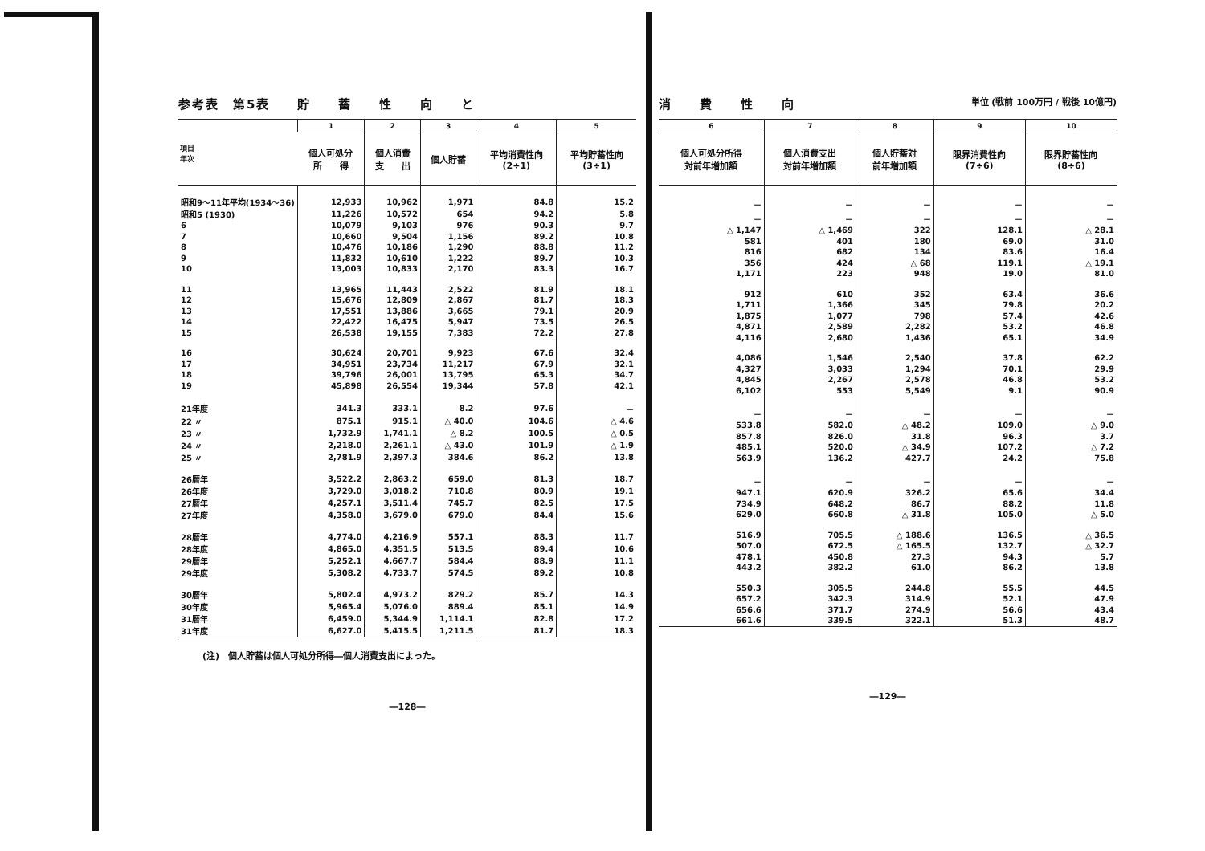参考表　第5表　　貯　　蓄　　性　　向　　と
| 項目 年次 | 1 | 2 | 3 | 4 | 5 |
| --- | --- | --- | --- | --- | --- |
| | 個人可処分 所 得 | 個人消費 支 出 | 個人貯蓄 | 平均消費性向 (2÷1) | 平均貯蓄性向 (3÷1) |
| 昭和9～11年平均(1934～36) | 12,933 | 10,962 | 1,971 | 84.8 | 15.2 |
| 昭和5 (1930) | 11,226 | 10,572 | 654 | 94.2 | 5.8 |
| 6 | 10,079 | 9,103 | 976 | 90.3 | 9.7 |
| 7 | 10,660 | 9,504 | 1,156 | 89.2 | 10.8 |
| 8 | 10,476 | 10,186 | 1,290 | 88.8 | 11.2 |
| 9 | 11,832 | 10,610 | 1,222 | 89.7 | 10.3 |
| 10 | 13,003 | 10,833 | 2,170 | 83.3 | 16.7 |
| 11 | 13,965 | 11,443 | 2,522 | 81.9 | 18.1 |
| 12 | 15,676 | 12,809 | 2,867 | 81.7 | 18.3 |
| 13 | 17,551 | 13,886 | 3,665 | 79.1 | 20.9 |
| 14 | 22,422 | 16,475 | 5,947 | 73.5 | 26.5 |
| 15 | 26,538 | 19,155 | 7,383 | 72.2 | 27.8 |
| 16 | 30,624 | 20,701 | 9,923 | 67.6 | 32.4 |
| 17 | 34,951 | 23,734 | 11,217 | 67.9 | 32.1 |
| 18 | 39,796 | 26,001 | 13,795 | 65.3 | 34.7 |
| 19 | 45,898 | 26,554 | 19,344 | 57.8 | 42.1 |
| 21年度 | 341.3 | 333.1 | 8.2 | 97.6 | － |
| 22 〃 | 875.1 | 915.1 | △ 40.0 | 104.6 | △ 4.6 |
| 23 〃 | 1,732.9 | 1,741.1 | △ 8.2 | 100.5 | △ 0.5 |
| 24 〃 | 2,218.0 | 2,261.1 | △ 43.0 | 101.9 | △ 1.9 |
| 25 〃 | 2,781.9 | 2,397.3 | 384.6 | 86.2 | 13.8 |
| 26暦年 | 3,522.2 | 2,863.2 | 659.0 | 81.3 | 18.7 |
| 26年度 | 3,729.0 | 3,018.2 | 710.8 | 80.9 | 19.1 |
| 27暦年 | 4,257.1 | 3,511.4 | 745.7 | 82.5 | 17.5 |
| 27年度 | 4,358.0 | 3,679.0 | 679.0 | 84.4 | 15.6 |
| 28暦年 | 4,774.0 | 4,216.9 | 557.1 | 88.3 | 11.7 |
| 28年度 | 4,865.0 | 4,351.5 | 513.5 | 89.4 | 10.6 |
| 29暦年 | 5,252.1 | 4,667.7 | 584.4 | 88.9 | 11.1 |
| 29年度 | 5,308.2 | 4,733.7 | 574.5 | 89.2 | 10.8 |
| 30暦年 | 5,802.4 | 4,973.2 | 829.2 | 85.7 | 14.3 |
| 30年度 | 5,965.4 | 5,076.0 | 889.4 | 85.1 | 14.9 |
| 31暦年 | 6,459.0 | 5,344.9 | 1,114.1 | 82.8 | 17.2 |
| 31年度 | 6,627.0 | 5,415.5 | 1,211.5 | 81.7 | 18.3 |
(注)　個人貯蓄は個人可処分所得―個人消費支出によった。
―128―
消　　費　　性　　向 単位 (戦前 100万円 / 戦後 10億円)
| 6 | 7 | 8 | 9 | 10 |
| --- | --- | --- | --- | --- |
| 個人可処分所得 対前年増加額 | 個人消費支出 対前年増加額 | 個人貯蓄対 前年増加額 | 限界消費性向 (7÷6) | 限界貯蓄性向 (8÷6) |
| － | － | － | － | － |
| － | － | － | － | － |
| △ 1,147 | △ 1,469 | 322 | 128.1 | △ 28.1 |
| 581 | 401 | 180 | 69.0 | 31.0 |
| 816 | 682 | 134 | 83.6 | 16.4 |
| 356 | 424 | △ 68 | 119.1 | △ 19.1 |
| 1,171 | 223 | 948 | 19.0 | 81.0 |
| 912 | 610 | 352 | 63.4 | 36.6 |
| 1,711 | 1,366 | 345 | 79.8 | 20.2 |
| 1,875 | 1,077 | 798 | 57.4 | 42.6 |
| 4,871 | 2,589 | 2,282 | 53.2 | 46.8 |
| 4,116 | 2,680 | 1,436 | 65.1 | 34.9 |
| 4,086 | 1,546 | 2,540 | 37.8 | 62.2 |
| 4,327 | 3,033 | 1,294 | 70.1 | 29.9 |
| 4,845 | 2,267 | 2,578 | 46.8 | 53.2 |
| 6,102 | 553 | 5,549 | 9.1 | 90.9 |
| － | － | － | － | － |
| 533.8 | 582.0 | △ 48.2 | 109.0 | △ 9.0 |
| 857.8 | 826.0 | 31.8 | 96.3 | 3.7 |
| 485.1 | 520.0 | △ 34.9 | 107.2 | △ 7.2 |
| 563.9 | 136.2 | 427.7 | 24.2 | 75.8 |
| － | － | － | － | － |
| 947.1 | 620.9 | 326.2 | 65.6 | 34.4 |
| 734.9 | 648.2 | 86.7 | 88.2 | 11.8 |
| 629.0 | 660.8 | △ 31.8 | 105.0 | △ 5.0 |
| 516.9 | 705.5 | △ 188.6 | 136.5 | △ 36.5 |
| 507.0 | 672.5 | △ 165.5 | 132.7 | △ 32.7 |
| 478.1 | 450.8 | 27.3 | 94.3 | 5.7 |
| 443.2 | 382.2 | 61.0 | 86.2 | 13.8 |
| 550.3 | 305.5 | 244.8 | 55.5 | 44.5 |
| 657.2 | 342.3 | 314.9 | 52.1 | 47.9 |
| 656.6 | 371.7 | 274.9 | 56.6 | 43.4 |
| 661.6 | 339.5 | 322.1 | 51.3 | 48.7 |
―129―